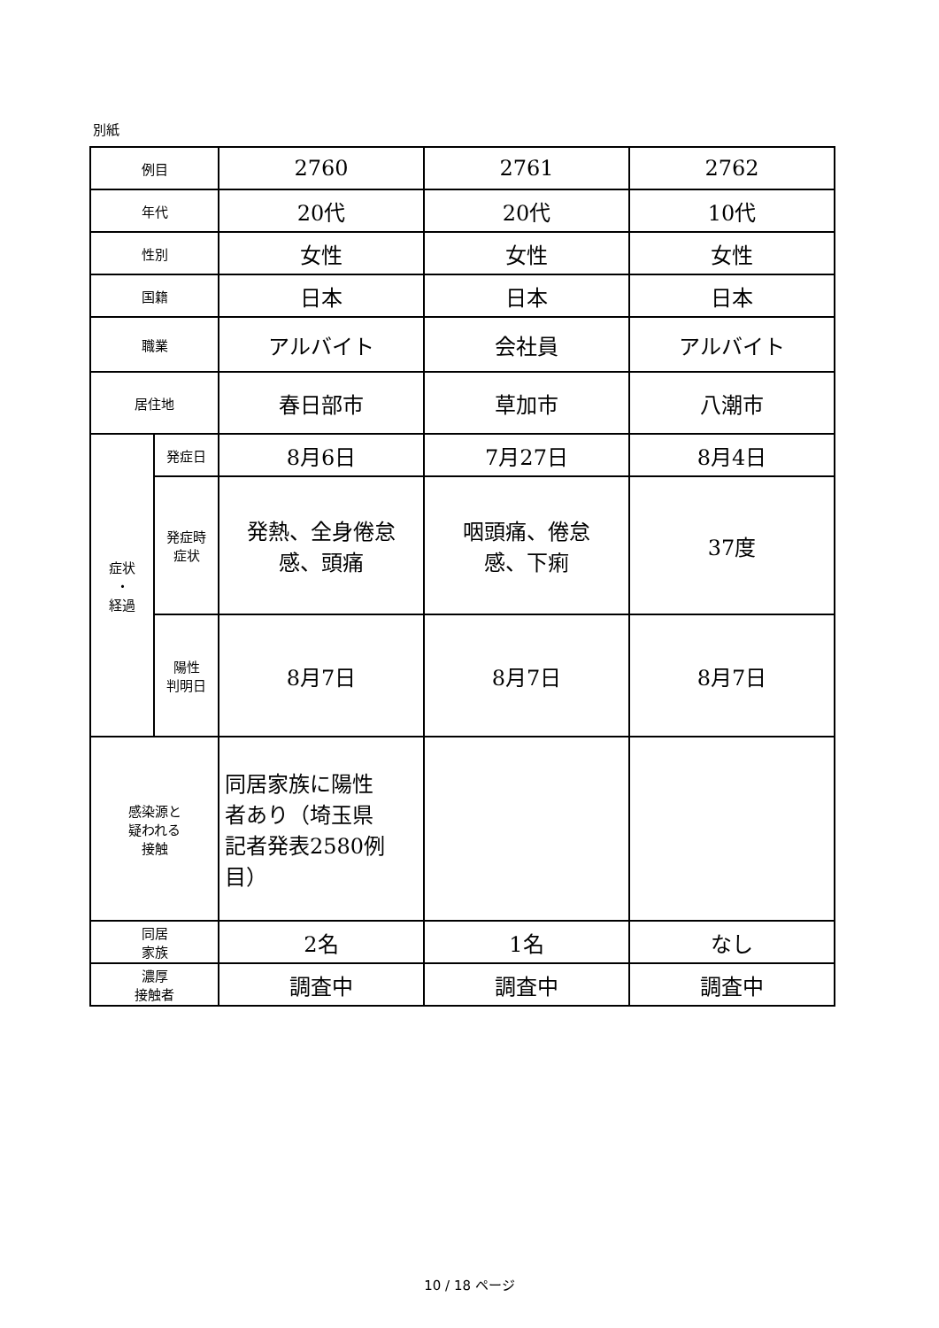別紙
| 例目 | | 2760 | 2761 | 2762 |
| 年代 | | 20代 | 20代 | 10代 |
| 性別 | | 女性 | 女性 | 女性 |
| 国籍 | | 日本 | 日本 | 日本 |
| 職業 | | アルバイト | 会社員 | アルバイト |
| 居住地 | | 春日部市 | 草加市 | 八潮市 |
| 症状 ・ 経過 | 発症日 | 8月6日 | 7月27日 | 8月4日 |
| | 発症時 症状 | 発熱、全身倦怠 感、頭痛 | 咽頭痛、倦怠 感、下痢 | 37度 |
| | 陽性 判明日 | 8月7日 | 8月7日 | 8月7日 |
| 感染源と 疑われる 接触 | | 同居家族に陽性 者あり（埼玉県 記者発表2580例 目） | | |
| 同居 家族 | | 2名 | 1名 | なし |
| 濃厚 接触者 | | 調査中 | 調査中 | 調査中 |
10 / 18 ページ